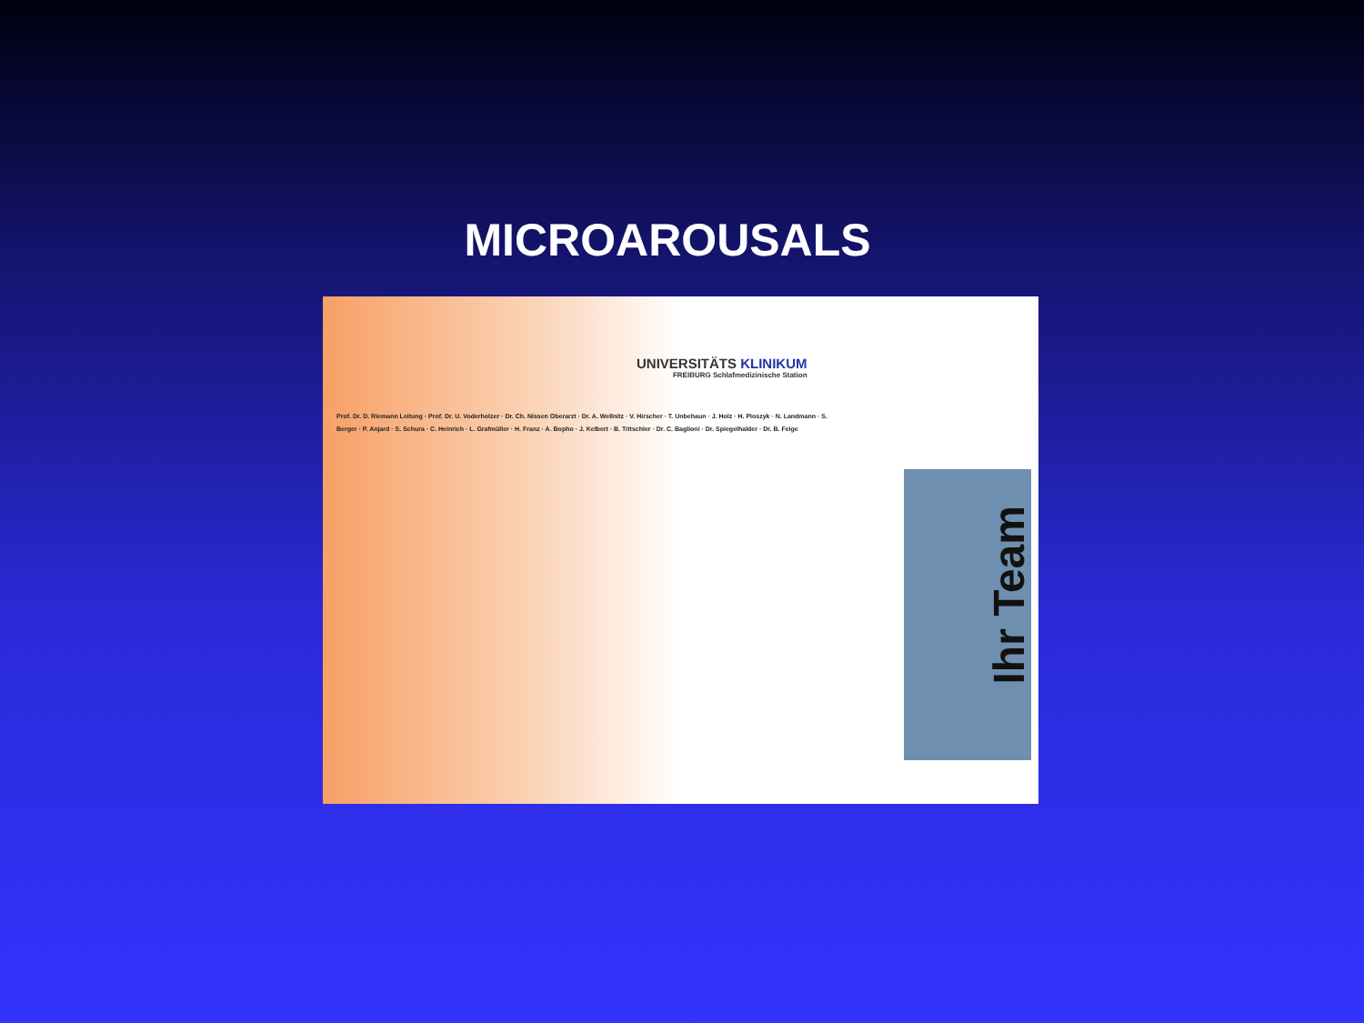MICROAROUSALS
UNIVERSITÄTS KLINIKUM
FREIBURG Schlafmedizinische Station
Prof. Dr. D. Riemann Leitung · Prof. Dr. U. Voderholzer · Dr. Ch. Nissen Oberarzt · Dr. A. Wellnitz · V. Hirscher · T. Unbehaun · J. Holz · H. Pioszyk · N. Landmann · S. Berger · P. Anjard · S. Schura · C. Heinrich · L. Grafmüller · H. Franz · A. Bopho · J. Kelbert · B. Tritschler · Dr. C. Baglioni · Dr. Spiegelhalder · Dr. B. Feige
Ihr Team